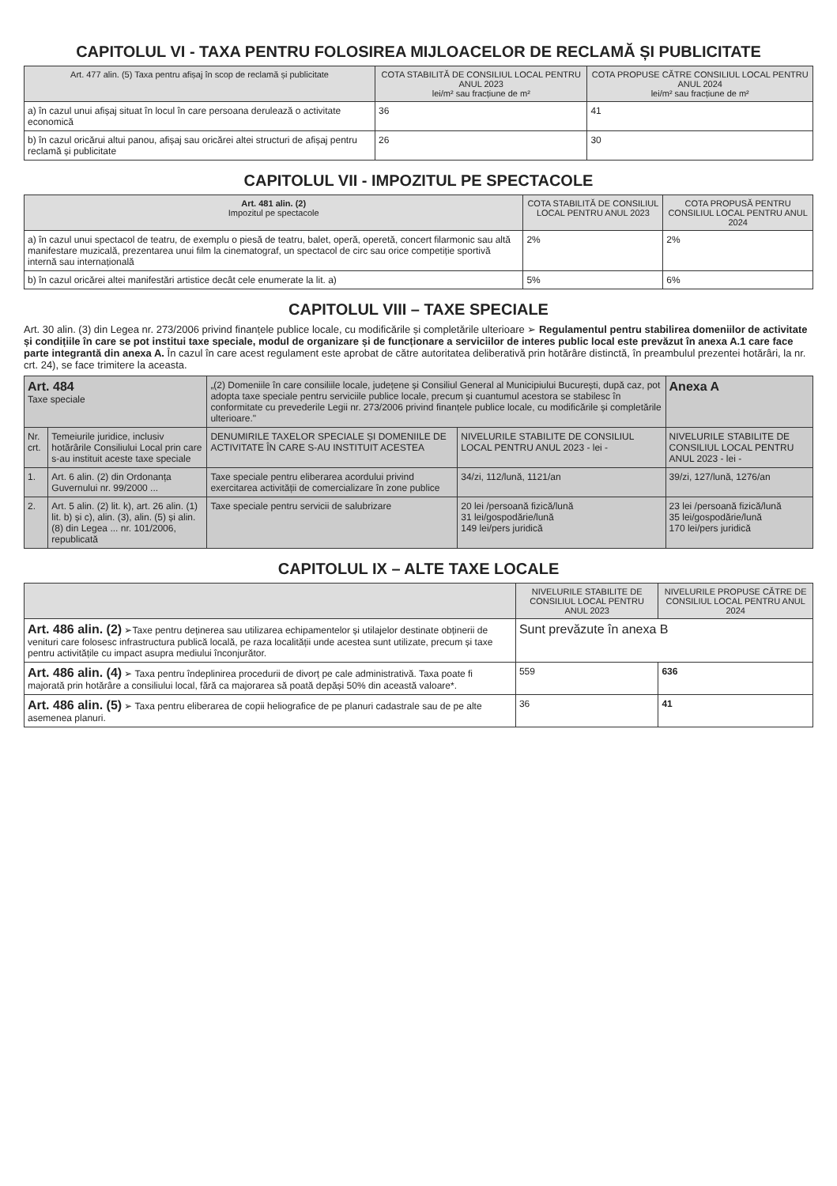CAPITOLUL VI - TAXA PENTRU FOLOSIREA MIJLOACELOR DE RECLAMĂ ȘI PUBLICITATE
| Art. 477 alin. (5) Taxa pentru afișaj în scop de reclamă și publicitate | COTA STABILITĂ DE CONSILIUL LOCAL PENTRU ANUL 2023 lei/m² sau fracțiune de m² | COTA PROPUSE CĂTRE CONSILIUL LOCAL PENTRU ANUL 2024 lei/m² sau fracțiune de m² |
| --- | --- | --- |
| a) în cazul unui afișaj situat în locul în care persoana derulează o activitate economică | 36 | 41 |
| b) în cazul oricărui altui panou, afișaj sau oricărei altei structuri de afișaj pentru reclamă și publicitate | 26 | 30 |
CAPITOLUL VII - IMPOZITUL PE SPECTACOLE
| Art. 481 alin. (2) Impozitul pe spectacole | COTA STABILITĂ DE CONSILIUL LOCAL PENTRU ANUL 2023 | COTA PROPUSĂ PENTRU CONSILIUL LOCAL PENTRU ANUL 2024 |
| --- | --- | --- |
| a) în cazul unui spectacol de teatru, de exemplu o piesă de teatru, balet, operă, operetă, concert filarmonic sau altă manifestare muzicală, prezentarea unui film la cinematograf, un spectacol de circ sau orice competiție sportivă internă sau internațională | 2% | 2% |
| b) în cazul oricărei altei manifestări artistice decât cele enumerate la lit. a) | 5% | 6% |
CAPITOLUL VIII – TAXE SPECIALE
Art. 30 alin. (3) din Legea nr. 273/2006 privind finanțele publice locale, cu modificările și completările ulterioare ➢ Regulamentul pentru stabilirea domeniilor de activitate și condițiile în care se pot institui taxe speciale, modul de organizare și de funcționare a serviciilor de interes public local este prevăzut în anexa A.1 care face parte integrantă din anexa A. În cazul în care acest regulament este aprobat de către autoritatea deliberativă prin hotărâre distinctă, în preambulul prezentei hotărâri, la nr. crt. 24), se face trimitere la aceasta.
| Art. 484 Taxe speciale | | „(2) Domeniile în care consiliile locale, județene și Consiliul General al Municipiului București, după caz, pot adopta taxe speciale pentru serviciile publice locale, precum și cuantumul acestora se stabilesc în conformitate cu prevederile Legii nr. 273/2006 privind finanțele publice locale, cu modificările și completările ulterioare." | | Anexa A |
| Nr. crt. | Temeiurile juridice, inclusiv hotărârile Consiliului Local prin care s-au instituit aceste taxe speciale | DENUMIRILE TAXELOR SPECIALE ȘI DOMENIILE DE ACTIVITATE ÎN CARE S-AU INSTITUIT ACESTEA | NIVELURILE STABILITE DE CONSILIUL LOCAL PENTRU ANUL 2023 - lei - | NIVELURILE STABILITE DE CONSILIUL LOCAL PENTRU ANUL 2023 - lei - |
| 1. | Art. 6 alin. (2) din Ordonanța Guvernului nr. 99/2000 ... | Taxe speciale pentru eliberarea acordului privind exercitarea activității de comercializare în zone publice | 34/zi, 112/lună, 1121/an | 39/zi, 127/lună, 1276/an |
| 2. | Art. 5 alin. (2) lit. k), art. 26 alin. (1) lit. b) și c), alin. (3), alin. (5) și alin. (8) din Legea ... nr. 101/2006, republicată | Taxe speciale pentru servicii de salubrizare | 20 lei /persoană fizică/lună 31 lei/gospodărie/lună 149 lei/pers juridică | 23 lei /persoană fizică/lună 35 lei/gospodărie/lună 170 lei/pers juridică |
CAPITOLUL IX – ALTE TAXE LOCALE
| | NIVELURILE STABILITE DE CONSILIUL LOCAL PENTRU ANUL 2023 | NIVELURILE PROPUSE CĂTRE DE CONSILIUL LOCAL PENTRU ANUL 2024 |
| --- | --- | --- |
| Art. 486 alin. (2) ➢Taxe pentru deținerea sau utilizarea echipamentelor și utilajelor destinate obținerii de venituri care folosesc infrastructura publică locală, pe raza localității unde acestea sunt utilizate, precum și taxe pentru activitățile cu impact asupra mediului înconjurător. | Sunt prevăzute în anexa B | |
| Art. 486 alin. (4) ➢ Taxa pentru îndeplinirea procedurii de divorț pe cale administrativă. Taxa poate fi majorată prin hotărâre a consiliului local, fără ca majorarea să poată depăși 50% din această valoare*. | 559 | 636 |
| Art. 486 alin. (5) ➢ Taxa pentru eliberarea de copii heliografice de pe planuri cadastrale sau de pe alte asemenea planuri. | 36 | 41 |